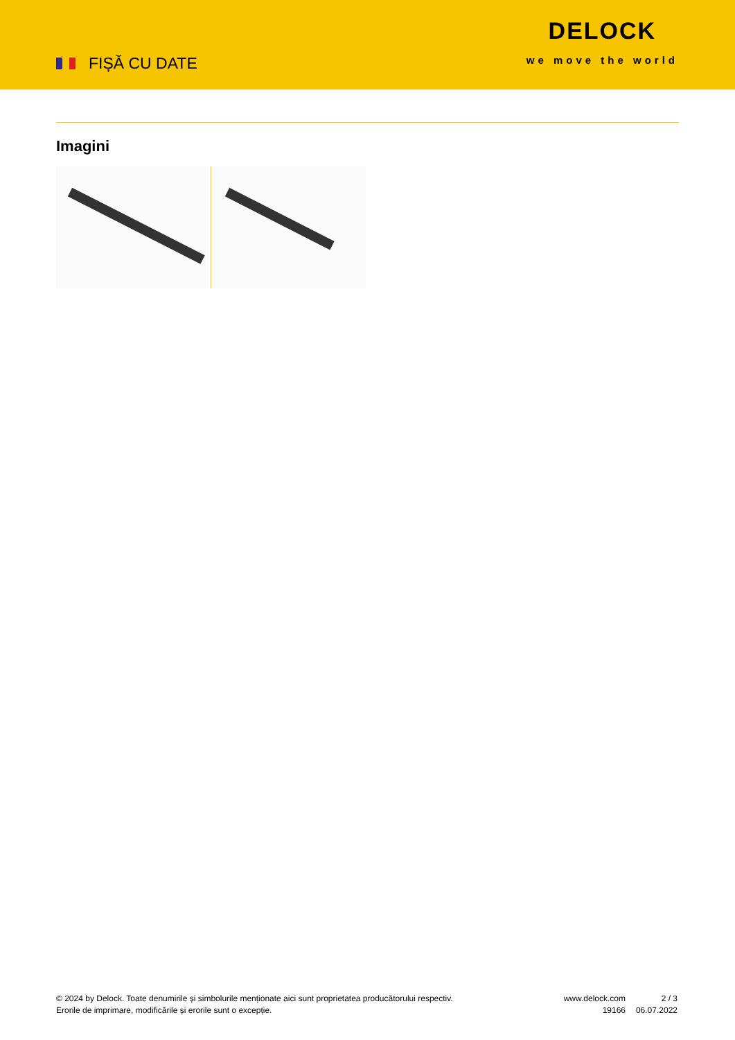FIȘĂ CU DATE
DELOCK
we move the world
Imagini
© 2024 by Delock. Toate denumirile și simbolurile menționate aici sunt proprietatea producătorului respectiv. Erorile de imprimare, modificările și erorile sunt o excepție.
www.delock.com
19166
2 / 3
06.07.2022